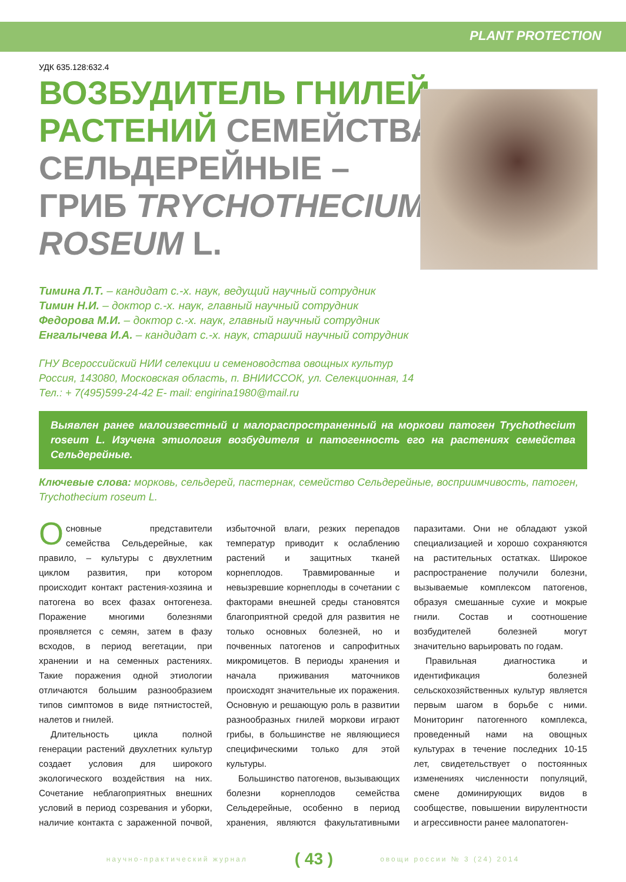PLANT PROTECTION
УДК 635.128:632.4
ВОЗБУДИТЕЛЬ ГНИЛЕЙ РАСТЕНИЙ СЕМЕЙСТВА СЕЛЬДЕРЕЙНЫЕ – ГРИБ TRYCHOTHECIUM ROSEUM L.
Тимина Л.Т. – кандидат с.-х. наук, ведущий научный сотрудник
Тимин Н.И. – доктор с.-х. наук, главный научный сотрудник
Федорова М.И. – доктор с.-х. наук, главный научный сотрудник
Енгалычева И.А. – кандидат с.-х. наук, старший научный сотрудник
ГНУ Всероссийский НИИ селекции и семеноводства овощных культур
Россия, 143080, Московская область, п. ВНИИССОК, ул. Селекционная, 14
Тел.: + 7(495)599-24-42 E- mail: engirina1980@mail.ru
Выявлен ранее малоизвестный и малораспространенный на моркови патоген Trychothecium roseum L. Изучена этиология возбудителя и патогенность его на растениях семейства Сельдерейные.
Ключевые слова: морковь, сельдерей, пастернак, семейство Сельдерейные, восприимчивость, патоген, Trychothecium roseum L.
Основные представители семейства Сельдерейные, как правило, – культуры с двухлетним циклом развития, при котором происходит контакт растения-хозяина и патогена во всех фазах онтогенеза. Поражение многими болезнями проявляется с семян, затем в фазу всходов, в период вегетации, при хранении и на семенных растениях. Такие поражения одной этиологии отличаются большим разнообразием типов симптомов в виде пятнистостей, налетов и гнилей.
Длительность цикла полной генерации растений двухлетних культур создает условия для широкого экологического воздействия на них. Сочетание неблагоприятных внешних условий в период созревания и уборки, наличие контакта с зараженной почвой, избыточной влаги, резких перепадов температур приводит к ослаблению растений и защитных тканей корнеплодов. Травмированные и невызревшие корнеплоды в сочетании с факторами внешней среды становятся благоприятной средой для развития не только основных болезней, но и почвенных патогенов и сапрофитных микромицетов. В периоды хранения и начала приживания маточников происходят значительные их поражения. Основную и решающую роль в развитии разнообразных гнилей моркови играют грибы, в большинстве не являющиеся специфическими только для этой культуры.
Большинство патогенов, вызывающих болезни корнеплодов семейства Сельдерейные, особенно в период хранения, являются факультативными паразитами. Они не обладают узкой специализацией и хорошо сохраняются на растительных остатках. Широкое распространение получили болезни, вызываемые комплексом патогенов, образуя смешанные сухие и мокрые гнили. Состав и соотношение возбудителей болезней могут значительно варьировать по годам.
Правильная диагностика и идентификация болезней сельскохозяйственных культур является первым шагом в борьбе с ними. Мониторинг патогенного комплекса, проведенный нами на овощных культурах в течение последних 10-15 лет, свидетельствует о постоянных изменениях численности популяций, смене доминирующих видов в сообществе, повышении вирулентности и агрессивности ранее малопатоген-
научно-практический журнал ( 43 ) овощи россии № 3 (24) 2014